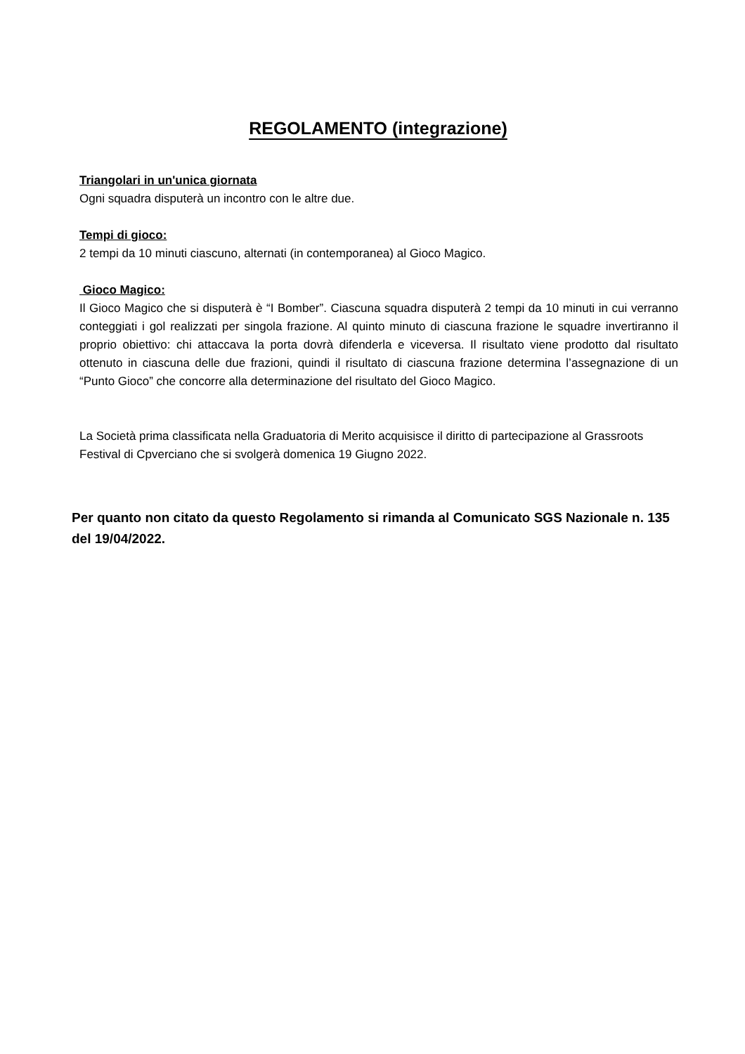REGOLAMENTO (integrazione)
Triangolari in un'unica giornata
Ogni squadra disputerà un incontro con le altre due.
Tempi di gioco:
2 tempi da 10 minuti ciascuno, alternati (in contemporanea) al Gioco Magico.
Gioco Magico:
Il Gioco Magico che si disputerà è “I Bomber”. Ciascuna squadra disputerà 2 tempi da 10 minuti in cui verranno conteggiati i gol realizzati per singola frazione. Al quinto minuto di ciascuna frazione le squadre invertiranno il proprio obiettivo: chi attaccava la porta dovrà difenderla e viceversa. Il risultato viene prodotto dal risultato ottenuto in ciascuna delle due frazioni, quindi il risultato di ciascuna frazione determina l’assegnazione di un “Punto Gioco” che concorre alla determinazione del risultato del Gioco Magico.
La Società prima classificata nella Graduatoria di Merito acquisisce il diritto di partecipazione al Grassroots Festival di Cpverciano che si svolgerà domenica 19 Giugno 2022.
Per quanto non citato da questo Regolamento si rimanda al Comunicato SGS Nazionale n. 135 del 19/04/2022.